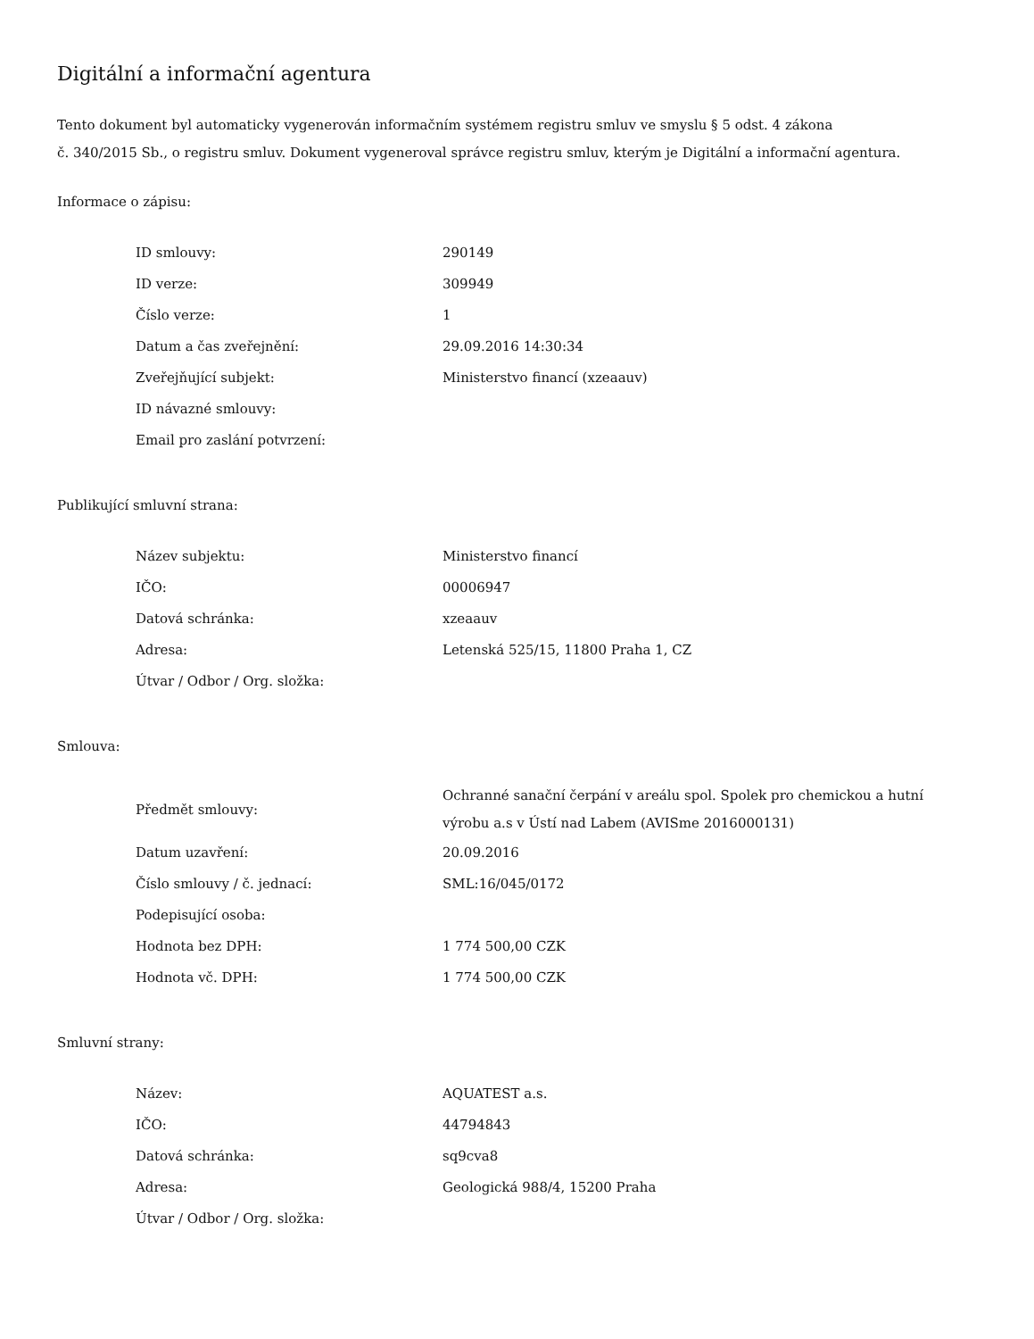Digitální a informační agentura
Tento dokument byl automaticky vygenerován informačním systémem registru smluv ve smyslu § 5 odst. 4 zákona
č. 340/2015 Sb., o registru smluv. Dokument vygeneroval správce registru smluv, kterým je Digitální a informační agentura.
Informace o zápisu:
| ID smlouvy: | 290149 |
| ID verze: | 309949 |
| Číslo verze: | 1 |
| Datum a čas zveřejnění: | 29.09.2016 14:30:34 |
| Zveřejňující subjekt: | Ministerstvo financí (xzeaauv) |
| ID návazné smlouvy: | |
| Email pro zaslání potvrzení: | |
Publikující smluvní strana:
| Název subjektu: | Ministerstvo financí |
| IČO: | 00006947 |
| Datová schránka: | xzeaauv |
| Adresa: | Letenská 525/15, 11800 Praha 1, CZ |
| Útvar / Odbor / Org. složka: | |
Smlouva:
| Předmět smlouvy: | Ochranné sanační čerpání v areálu spol. Spolek pro chemickou a hutní výrobu a.s v Ústí nad Labem (AVISme 2016000131) |
| Datum uzavření: | 20.09.2016 |
| Číslo smlouvy / č. jednací: | SML:16/045/0172 |
| Podepisující osoba: | |
| Hodnota bez DPH: | 1 774 500,00 CZK |
| Hodnota vč. DPH: | 1 774 500,00 CZK |
Smluvní strany:
| Název: | AQUATEST a.s. |
| IČO: | 44794843 |
| Datová schránka: | sq9cva8 |
| Adresa: | Geologická 988/4, 15200 Praha |
| Útvar / Odbor / Org. složka: | |